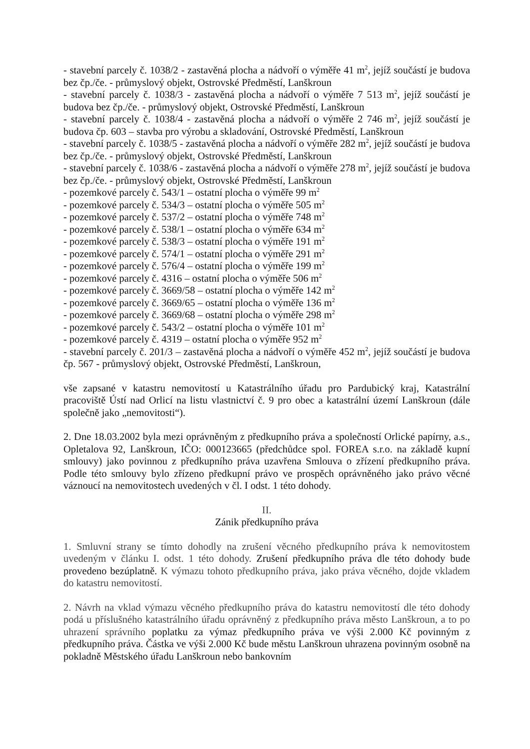- stavební parcely č. 1038/2 - zastavěná plocha a nádvoří o výměře 41 m<sup>2</sup>, jejíž součástí je budova bez čp./če. - průmyslový objekt, Ostrovské Předměstí, Lanškroun
- stavební parcely č. 1038/3 - zastavěná plocha a nádvoří o výměře 7 513 m<sup>2</sup>, jejíž součástí je budova bez čp./če. - průmyslový objekt, Ostrovské Předměstí, Lanškroun
- stavební parcely č. 1038/4 - zastavěná plocha a nádvoří o výměře 2 746 m<sup>2</sup>, jejíž součástí je budova čp. 603 – stavba pro výrobu a skladování, Ostrovské Předměstí, Lanškroun
- stavební parcely č. 1038/5 - zastavěná plocha a nádvoří o výměře 282 m<sup>2</sup>, jejíž součástí je budova bez čp./če. - průmyslový objekt, Ostrovské Předměstí, Lanškroun
- stavební parcely č. 1038/6 - zastavěná plocha a nádvoří o výměře 278 m<sup>2</sup>, jejíž součástí je budova bez čp./če. - průmyslový objekt, Ostrovské Předměstí, Lanškroun
- pozemkové parcely č. 543/1 – ostatní plocha o výměře 99 m<sup>2</sup>
- pozemkové parcely č. 534/3 – ostatní plocha o výměře 505 m<sup>2</sup>
- pozemkové parcely č. 537/2 – ostatní plocha o výměře 748 m<sup>2</sup>
- pozemkové parcely č. 538/1 – ostatní plocha o výměře 634 m<sup>2</sup>
- pozemkové parcely č. 538/3 – ostatní plocha o výměře 191 m<sup>2</sup>
- pozemkové parcely č. 574/1 – ostatní plocha o výměře 291 m<sup>2</sup>
- pozemkové parcely č. 576/4 – ostatní plocha o výměře 199 m<sup>2</sup>
- pozemkové parcely č. 4316 – ostatní plocha o výměře 506 m<sup>2</sup>
- pozemkové parcely č. 3669/58 – ostatní plocha o výměře 142 m<sup>2</sup>
- pozemkové parcely č. 3669/65 – ostatní plocha o výměře 136 m<sup>2</sup>
- pozemkové parcely č. 3669/68 – ostatní plocha o výměře 298 m<sup>2</sup>
- pozemkové parcely č. 543/2 – ostatní plocha o výměře 101 m<sup>2</sup>
- pozemkové parcely č. 4319 – ostatní plocha o výměře 952 m<sup>2</sup>
- stavební parcely č. 201/3 – zastavěná plocha a nádvoří o výměře 452 m<sup>2</sup>, jejíž součástí je budova čp. 567 - průmyslový objekt, Ostrovské Předměstí, Lanškroun,
vše zapsané v katastru nemovitostí u Katastrálního úřadu pro Pardubický kraj, Katastrální pracoviště Ústí nad Orlicí na listu vlastnictví č. 9 pro obec a katastrální území Lanškroun (dále společně jako „nemovitosti“).
2. Dne 18.03.2002 byla mezi oprávněným z předkupního práva a společností Orlické papírny, a.s., Opletalova 92, Lanškroun, IČO: 000123665 (předchůdce spol. FOREA s.r.o. na základě kupní smlouvy) jako povinnou z předkupního práva uzavřena Smlouva o zřízení předkupního práva. Podle této smlouvy bylo zřízeno předkupní právo ve prospěch oprávněného jako právo věcné váznoucí na nemovitostech uvedených v čl. I odst. 1 této dohody.
II.
Zánik předkupního práva
1. Smluvní strany se tímto dohodly na zrušení věcného předkupního práva k nemovitostem uvedeným v článku I. odst. 1 této dohody. Zrušení předkupního práva dle této dohody bude provedeno bezúplatně. K výmazu tohoto předkupního práva, jako práva věcného, dojde vkladem do katastru nemovitostí.
2. Návrh na vklad výmazu věcného předkupního práva do katastru nemovitostí dle této dohody podá u příslušného katastrálního úřadu oprávněný z předkupního práva město Lanškroun, a to po uhrazení správního poplatku za výmaz předkupního práva ve výši 2.000 Kč povinným z předkupního práva. Částka ve výši 2.000 Kč bude městu Lanškroun uhrazena povinným osobně na pokladně Městského úřadu Lanškroun nebo bankovním